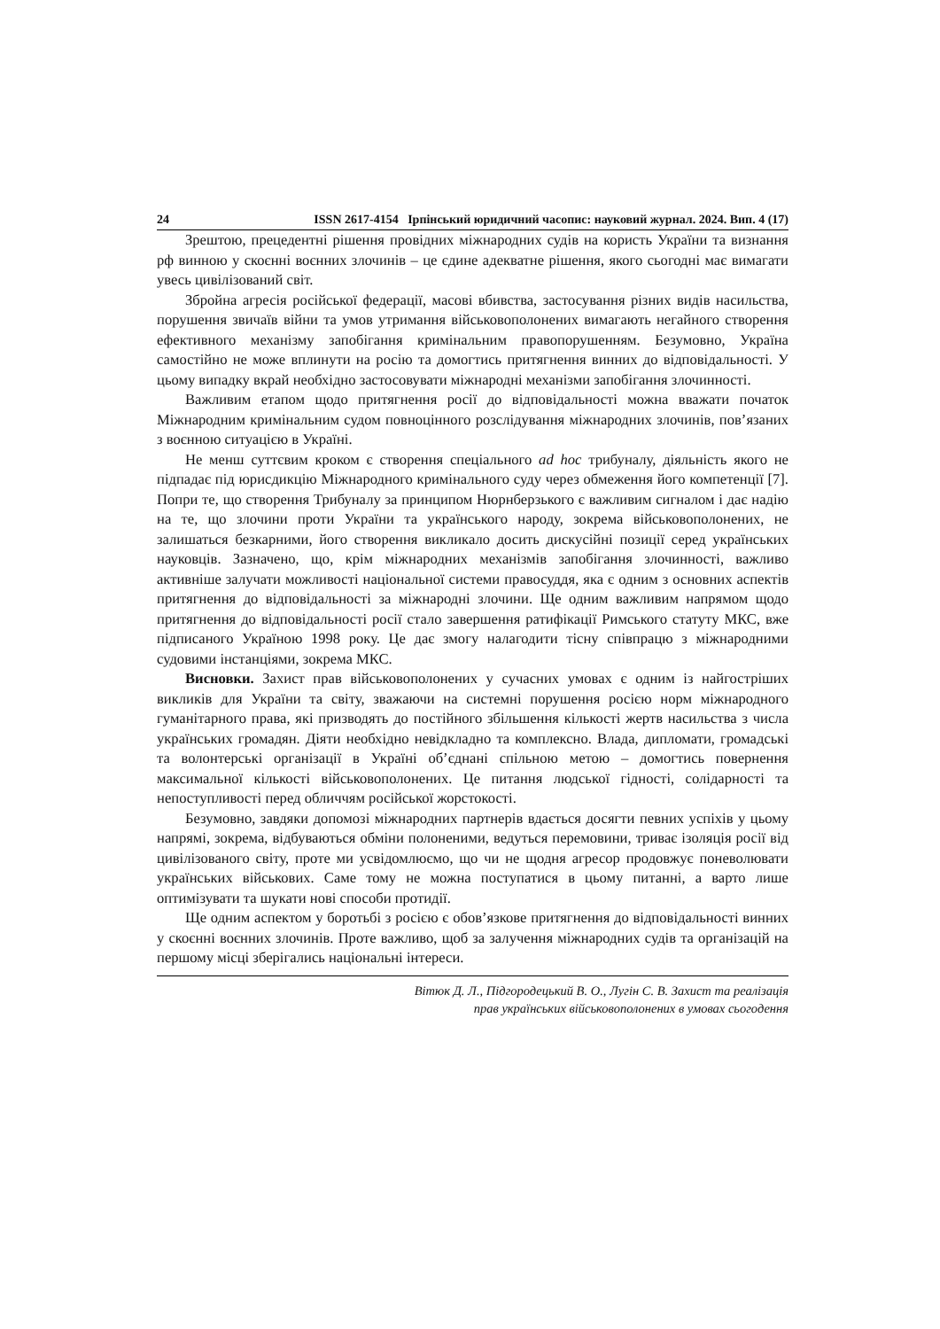24 ISSN 2617-4154 Ірпінський юридичний часопис: науковий журнал. 2024. Вип. 4 (17)
Зрештою, прецедентні рішення провідних міжнародних судів на користь України та визнання рф винною у скоєнні воєнних злочинів – це єдине адекватне рішення, якого сьогодні має вимагати увесь цивілізований світ.
Збройна агресія російської федерації, масові вбивства, застосування різних видів насильства, порушення звичаїв війни та умов утримання військовополонених вимагають негайного створення ефективного механізму запобігання кримінальним правопорушенням. Безумовно, Україна самостійно не може вплинути на росію та домогтись притягнення винних до відповідальності. У цьому випадку вкрай необхідно застосовувати міжнародні механізми запобігання злочинності.
Важливим етапом щодо притягнення росії до відповідальності можна вважати початок Міжнародним кримінальним судом повноцінного розслідування міжнародних злочинів, пов’язаних з воєнною ситуацією в Україні.
Не менш суттєвим кроком є створення спеціального ad hoc трибуналу, діяльність якого не підпадає під юрисдикцію Міжнародного кримінального суду через обмеження його компетенції [7]. Попри те, що створення Трибуналу за принципом Нюрнберзького є важливим сигналом і дає надію на те, що злочини проти України та українського народу, зокрема військовополонених, не залишаться безкарними, його створення викликало досить дискусійні позиції серед українських науковців. Зазначено, що, крім міжнародних механізмів запобігання злочинності, важливо активніше залучати можливості національної системи правосуддя, яка є одним з основних аспектів притягнення до відповідальності за міжнародні злочини. Ще одним важливим напрямом щодо притягнення до відповідальності росії стало завершення ратифікації Римського статуту МКС, вже підписаного Україною 1998 року. Це дає змогу налагодити тісну співпрацю з міжнародними судовими інстанціями, зокрема МКС.
Висновки. Захист прав військовополонених у сучасних умовах є одним із найгостріших викликів для України та світу, зважаючи на системні порушення росією норм міжнародного гуманітарного права, які призводять до постійного збільшення кількості жертв насильства з числа українських громадян. Діяти необхідно невідкладно та комплексно. Влада, дипломати, громадські та волонтерські організації в Україні об’єднані спільною метою – домогтись повернення максимальної кількості військовополонених. Це питання людської гідності, солідарності та непоступливості перед обличчям російської жорстокості.
Безумовно, завдяки допомозі міжнародних партнерів вдається досягти певних успіхів у цьому напрямі, зокрема, відбуваються обміни полоненими, ведуться перемовини, триває ізоляція росії від цивілізованого світу, проте ми усвідомлюємо, що чи не щодня агресор продовжує поневолювати українських військових. Саме тому не можна поступатися в цьому питанні, а варто лише оптимізувати та шукати нові способи протидії.
Ще одним аспектом у боротьбі з росією є обов’язкове притягнення до відповідальності винних у скоєнні воєнних злочинів. Проте важливо, щоб за залучення міжнародних судів та організацій на першому місці зберігались національні інтереси.
Вітюк Д. Л., Підгородецький В. О., Лугін С. В. Захист та реалізація
прав українських військовополонених в умовах сьогодення